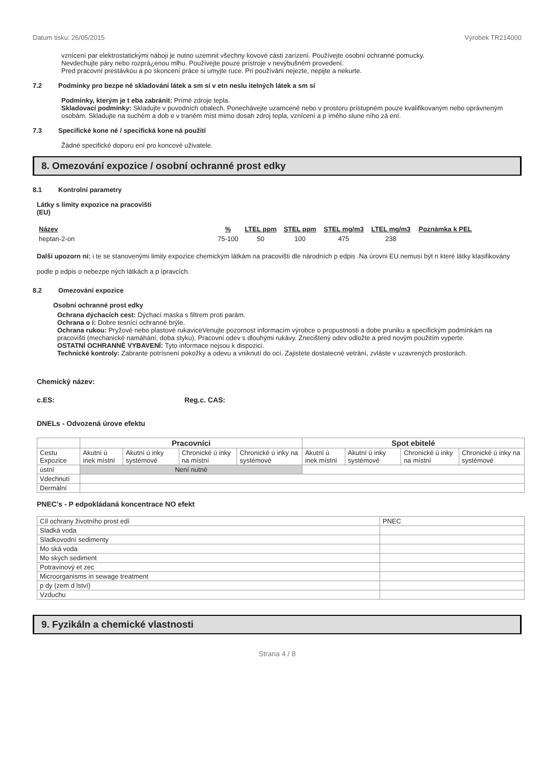Datum tisku: 26/05/2015 Výrobek TR214000
vznícení par elektrostatickými náboji je nutno uzemnit všechny kovové cásti zarízení. Používejte osobní ochranné pomucky.
Nevdechujte páry nebo rozprá¿enou mlhu. Používejte pouze prístroje v nevýbušném provedení.
Pred pracovní prestávkou a po skoncení práce si umyjte ruce. Pri používání nejezte, nepijte a nekurte.
7.2 Podmínky pro bezpe né skladování látek a sm sí v etn neslu itelných látek a sm sí
Podmínky, kterým je t eba zabránit: Prímé zdroje tepla.
Skladovací podmínky: Skladujte v puvodních obalech. Ponechávejte uzamcené nebo v prostoru prístupném pouze kvalifikovaným nebo oprávneným osobám. Skladujte na suchém a dob e v traném míst mimo dosah zdroj tepla, vznícení a p ímého slune ního zá ení.
7.3 Specifické kone né / specifická kone ná použití
Žádné specifické doporu ení pro koncové uživatele.
8. Omezování expozice / osobní ochranné prost edky
8.1 Kontrolní parametry
Látky s limity expozice na pracovišti
(EU)
| Název | % | LTEL ppm | STEL ppm | STEL mg/m3 | LTEL mg/m3 | Poznámka k PEL |
| --- | --- | --- | --- | --- | --- | --- |
| heptan-2-on | 75-100 | 50 | 100 | 475 | 238 | |
Další upozorn ní: i te se stanovenými limity expozice chemickým látkám na pracovišti dle národních p edpis .Na úrovni EU nemusí být n které látky klasifikovány podle p edpis o nebezpe ných látkách a p ípravcích.
8.2 Omezování expozice
Osobní ochranné prost edky
Ochrana dýchacích cest: Dýchací maska s filtrem proti parám.
Ochrana o í: Dobre tesnící ochranné brýle.
Ochrana rukou: Pryžové nebo plastové rukaviceVenujte pozornost informacím výrobce o propustnosti a dobe pruniku a specifickým podmínkám na pracovišti (mechanické namáhání, doba styku). Pracovní odev s dlouhými rukávy. Znecištený odev odložte a pred novým použitím vyperte.
OSTATNÍ OCHRANNÉ VYBAVENÍ: Tyto informace nejsou k dispozici.
Technické kontroly: Zabrante potrísnení pokožky a odevu a vniknutí do ocí. Zajistete dostatecné vetrání, zvláste v uzavrených prostorách.
Chemický název:
c.ES: Reg.c. CAS:
DNELs - Odvozená úrove efektu
| | Pracovníci | | | | Spot ebitelé | | | |
| Cestu Expozice | Akutní ú inek místní | Akutní ú inky systémové | Chronické ú inky na místní | Chronické ú inky na systémové | Akutní ú inek místní | Akutní ú inky systémové | Chronické ú inky na místní | Chronické ú inky na systémové |
| ústní | Není nutné | | | | | | | |
| Vdechnutí | | | | | | | | |
| Dermální | | | | | | | | |
PNEC's - P edpokládaná koncentrace NO efekt
| Cíl ochrany životního prost edí | PNEC |
| Sladká voda | |
| Sladkovodní sedimenty | |
| Mo ská voda | |
| Mo ských sediment | |
| Potravinový et zec | |
| Microorganisms in sewage treatment | |
| p dy (zem d lství) | |
| Vzduchu | |
9. Fyzikáln a chemické vlastnosti
Strana 4 / 8